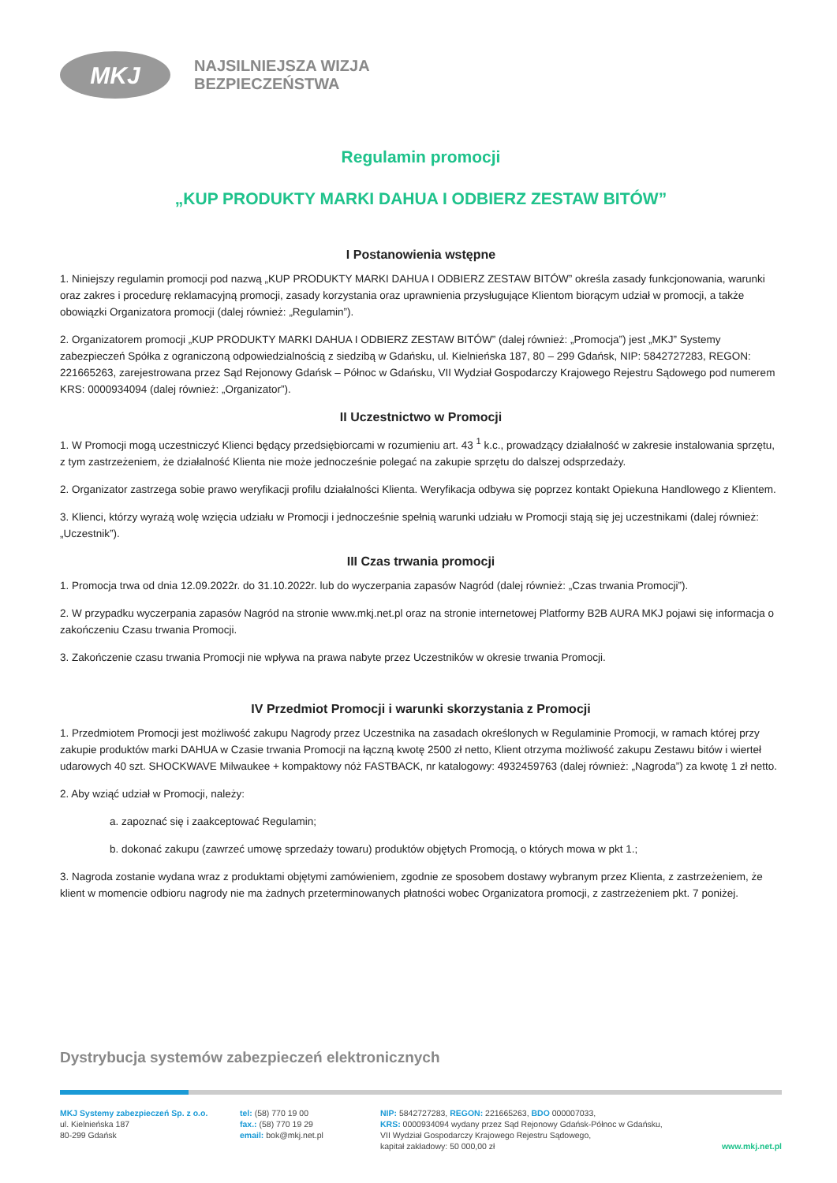MKJ
NAJSILNIEJSZA WIZJA
BEZPIECZEŃSTWA
Regulamin promocji
„KUP PRODUKTY MARKI DAHUA I ODBIERZ ZESTAW BITÓW”
I Postanowienia wstępne
1. Niniejszy regulamin promocji pod nazwą „KUP PRODUKTY MARKI DAHUA I ODBIERZ ZESTAW BITÓW” określa zasady funkcjonowania, warunki oraz zakres i procedurę reklamacyjną promocji, zasady korzystania oraz uprawnienia przysługujące Klientom biorącym udział w promocji, a także obowiązki Organizatora promocji (dalej również: „Regulamin”).
2. Organizatorem promocji „KUP PRODUKTY MARKI DAHUA I ODBIERZ ZESTAW BITÓW” (dalej również: „Promocja”) jest „MKJ” Systemy zabezpieczeń Spółka z ograniczoną odpowiedzialnością z siedzibą w Gdańsku, ul. Kielnieńska 187, 80 – 299 Gdańsk, NIP: 5842727283, REGON: 221665263, zarejestrowana przez Sąd Rejonowy Gdańsk – Północ w Gdańsku, VII Wydział Gospodarczy Krajowego Rejestru Sądowego pod numerem KRS: 0000934094 (dalej również: „Organizator”).
II Uczestnictwo w Promocji
1. W Promocji mogą uczestniczyć Klienci będący przedsiębiorcami w rozumieniu art. 43 <sup>1</sup> k.c., prowadzący działalność w zakresie instalowania sprzętu, z tym zastrzeżeniem, że działalność Klienta nie może jednocześnie polegać na zakupie sprzętu do dalszej odsprzedaży.
2. Organizator zastrzega sobie prawo weryfikacji profilu działalności Klienta. Weryfikacja odbywa się poprzez kontakt Opiekuna Handlowego z Klientem.
3. Klienci, którzy wyrażą wolę wzięcia udziału w Promocji i jednocześnie spełnią warunki udziału w Promocji stają się jej uczestnikami (dalej również: „Uczestnik”).
III Czas trwania promocji
1. Promocja trwa od dnia 12.09.2022r. do 31.10.2022r. lub do wyczerpania zapasów Nagród (dalej również: „Czas trwania Promocji”).
2. W przypadku wyczerpania zapasów Nagród na stronie www.mkj.net.pl oraz na stronie internetowej Platformy B2B AURA MKJ pojawi się informacja o zakończeniu Czasu trwania Promocji.
3. Zakończenie czasu trwania Promocji nie wpływa na prawa nabyte przez Uczestników w okresie trwania Promocji.
IV Przedmiot Promocji i warunki skorzystania z Promocji
1. Przedmiotem Promocji jest możliwość zakupu Nagrody przez Uczestnika na zasadach określonych w Regulaminie Promocji, w ramach której przy zakupie produktów marki DAHUA w Czasie trwania Promocji na łączną kwotę 2500 zł netto, Klient otrzyma możliwość zakupu Zestawu bitów i wierteł udarowych 40 szt. SHOCKWAVE Milwaukee + kompaktowy nóż FASTBACK, nr katalogowy: 4932459763 (dalej również: „Nagroda”) za kwotę 1 zł netto.
2. Aby wziąć udział w Promocji, należy:
a. zapoznać się i zaakceptować Regulamin;
b. dokonać zakupu (zawrzeć umowę sprzedaży towaru) produktów objętych Promocją, o których mowa w pkt 1.;
3. Nagroda zostanie wydana wraz z produktami objętymi zamówieniem, zgodnie ze sposobem dostawy wybranym przez Klienta, z zastrzeżeniem, że klient w momencie odbioru nagrody nie ma żadnych przeterminowanych płatności wobec Organizatora promocji, z zastrzeżeniem pkt. 7 poniżej.
Dystrybucja systemów zabezpieczeń elektronicznych
MKJ Systemy zabezpieczeń Sp. z o.o.
ul. Kielnieńska 187
80-299 Gdańsk
tel: (58) 770 19 00
fax.: (58) 770 19 29
email: bok@mkj.net.pl
NIP: 5842727283, REGON: 221665263, BDO 000007033,
KRS: 0000934094 wydany przez Sąd Rejonowy Gdańsk-Północ w Gdańsku,
VII Wydział Gospodarczy Krajowego Rejestru Sądowego,
kapitał zakładowy: 50 000,00 zł
www.mkj.net.pl